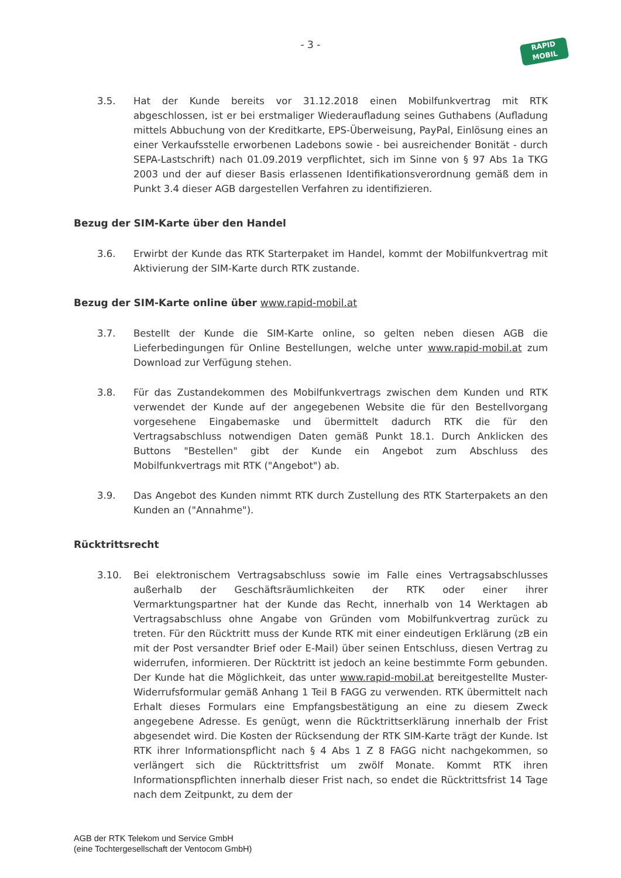- 3 -
RAPID
MOBIL
3.5. Hat der Kunde bereits vor 31.12.2018 einen Mobilfunkvertrag mit RTK abgeschlossen, ist er bei erstmaliger Wiederaufladung seines Guthabens (Aufladung mittels Abbuchung von der Kreditkarte, EPS-Überweisung, PayPal, Einlösung eines an einer Verkaufsstelle erworbenen Ladebons sowie - bei ausreichender Bonität - durch SEPA-Lastschrift) nach 01.09.2019 verpflichtet, sich im Sinne von § 97 Abs 1a TKG 2003 und der auf dieser Basis erlassenen Identifikationsverordnung gemäß dem in Punkt 3.4 dieser AGB dargestellen Verfahren zu identifizieren.
Bezug der SIM-Karte über den Handel
3.6. Erwirbt der Kunde das RTK Starterpaket im Handel, kommt der Mobilfunkvertrag mit Aktivierung der SIM-Karte durch RTK zustande.
Bezug der SIM-Karte online über www.rapid-mobil.at
3.7. Bestellt der Kunde die SIM-Karte online, so gelten neben diesen AGB die Lieferbedingungen für Online Bestellungen, welche unter www.rapid-mobil.at zum Download zur Verfügung stehen.
3.8. Für das Zustandekommen des Mobilfunkvertrags zwischen dem Kunden und RTK verwendet der Kunde auf der angegebenen Website die für den Bestellvorgang vorgesehene Eingabemaske und übermittelt dadurch RTK die für den Vertragsabschluss notwendigen Daten gemäß Punkt 18.1. Durch Anklicken des Buttons "Bestellen" gibt der Kunde ein Angebot zum Abschluss des Mobilfunkvertrags mit RTK ("Angebot") ab.
3.9. Das Angebot des Kunden nimmt RTK durch Zustellung des RTK Starterpakets an den Kunden an ("Annahme").
Rücktrittsrecht
3.10. Bei elektronischem Vertragsabschluss sowie im Falle eines Vertragsabschlusses außerhalb der Geschäftsräumlichkeiten der RTK oder einer ihrer Vermarktungspartner hat der Kunde das Recht, innerhalb von 14 Werktagen ab Vertragsabschluss ohne Angabe von Gründen vom Mobilfunkvertrag zurück zu treten. Für den Rücktritt muss der Kunde RTK mit einer eindeutigen Erklärung (zB ein mit der Post versandter Brief oder E-Mail) über seinen Entschluss, diesen Vertrag zu widerrufen, informieren. Der Rücktritt ist jedoch an keine bestimmte Form gebunden. Der Kunde hat die Möglichkeit, das unter www.rapid-mobil.at bereitgestellte Muster-Widerrufsformular gemäß Anhang 1 Teil B FAGG zu verwenden. RTK übermittelt nach Erhalt dieses Formulars eine Empfangsbestätigung an eine zu diesem Zweck angegebene Adresse. Es genügt, wenn die Rücktrittserklärung innerhalb der Frist abgesendet wird. Die Kosten der Rücksendung der RTK SIM-Karte trägt der Kunde. Ist RTK ihrer Informationspflicht nach § 4 Abs 1 Z 8 FAGG nicht nachgekommen, so verlängert sich die Rücktrittsfrist um zwölf Monate. Kommt RTK ihren Informationspflichten innerhalb dieser Frist nach, so endet die Rücktrittsfrist 14 Tage nach dem Zeitpunkt, zu dem der
AGB der RTK Telekom und Service GmbH
(eine Tochtergesellschaft der Ventocom GmbH)